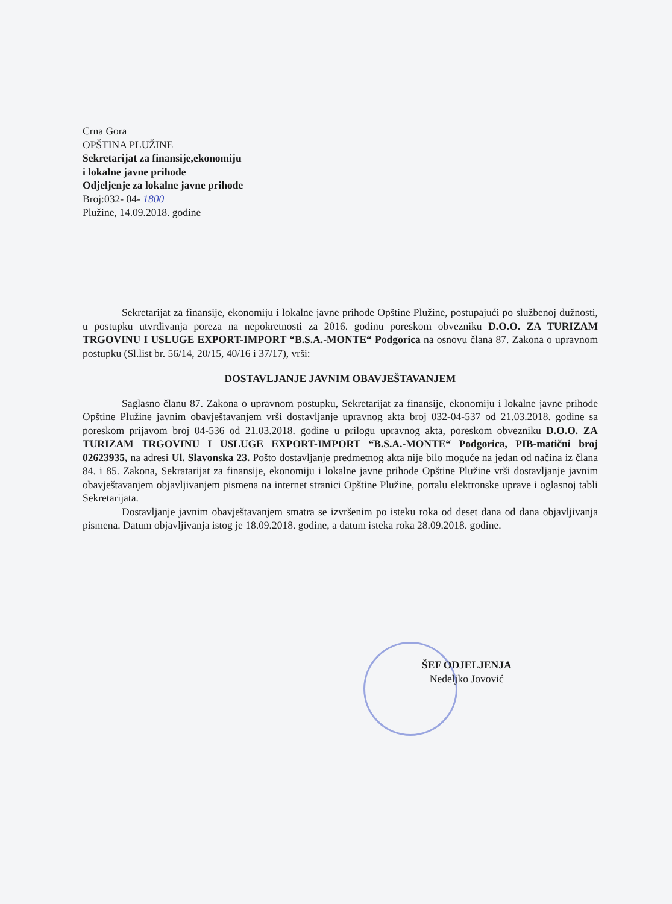Crna Gora
OPŠTINA PLUŽINE
Sekretarijat za finansije,ekonomiju
i lokalne javne prihode
Odjeljenje za lokalne javne prihode
Broj:032- 04- 1800
Plužine, 14.09.2018. godine
Sekretarijat za finansije, ekonomiju i lokalne javne prihode Opštine Plužine, postupajući po službenoj dužnosti, u postupku utvrđivanja poreza na nepokretnosti za 2016. godinu poreskom obvezniku D.O.O. ZA TURIZAM TRGOVINU I USLUGE EXPORT-IMPORT “B.S.A.-MONTE“ Podgorica na osnovu člana 87. Zakona o upravnom postupku (Sl.list br. 56/14, 20/15, 40/16 i 37/17), vrši:
DOSTAVLJANJE JAVNIM OBAVJEŠTAVANJEM
Saglasno članu 87. Zakona o upravnom postupku, Sekretarijat za finansije, ekonomiju i lokalne javne prihode Opštine Plužine javnim obavještavanjem vrši dostavljanje upravnog akta broj 032-04-537 od 21.03.2018. godine sa poreskom prijavom broj 04-536 od 21.03.2018. godine u prilogu upravnog akta, poreskom obvezniku D.O.O. ZA TURIZAM TRGOVINU I USLUGE EXPORT-IMPORT “B.S.A.-MONTE“ Podgorica, PIB-matični broj 02623935, na adresi Ul. Slavonska 23. Pošto dostavljanje predmetnog akta nije bilo moguće na jedan od načina iz člana 84. i 85. Zakona, Sekratarijat za finansije, ekonomiju i lokalne javne prihode Opštine Plužine vrši dostavljanje javnim obavještavanjem objavljivanjem pismena na internet stranici Opštine Plužine, portalu elektronske uprave i oglasnoj tabli Sekretarijata.
Dostavljanje javnim obavještavanjem smatra se izvršenim po isteku roka od deset dana od dana objavljivanja pismena. Datum objavljivanja istog je 18.09.2018. godine, a datum isteka roka 28.09.2018. godine.
ŠEF ODJELJENJA
Nedeljko Jovović